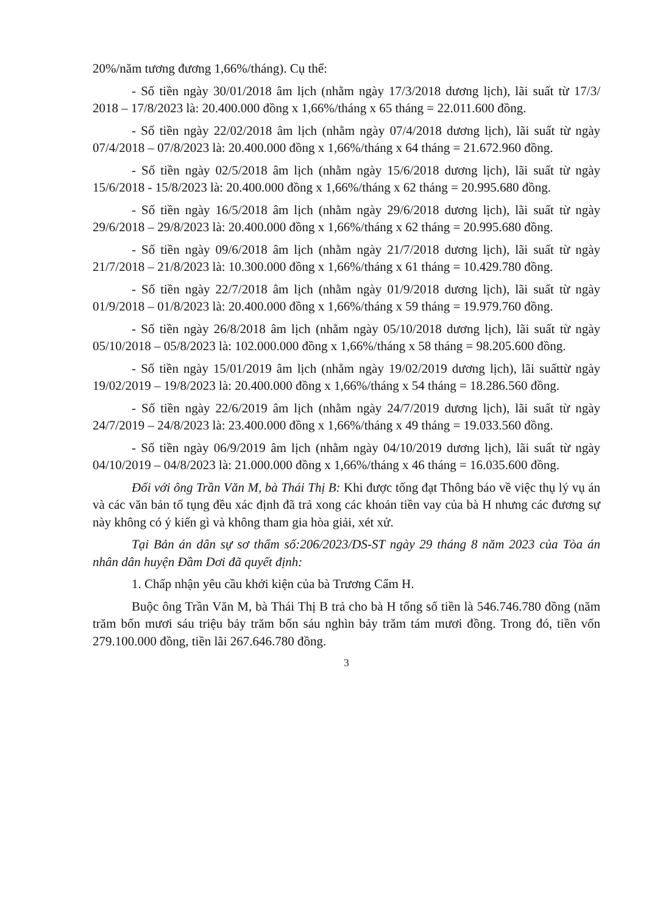20%/năm tương đương 1,66%/tháng). Cụ thể:
- Số tiền ngày 30/01/2018 âm lịch (nhằm ngày 17/3/2018 dương lịch), lãi suất từ 17/3/ 2018 – 17/8/2023 là: 20.400.000 đồng x 1,66%/tháng x 65 tháng = 22.011.600 đồng.
- Số tiền ngày 22/02/2018 âm lịch (nhằm ngày 07/4/2018 dương lịch), lãi suất từ ngày 07/4/2018 – 07/8/2023 là: 20.400.000 đồng x 1,66%/tháng x 64 tháng = 21.672.960 đồng.
- Số tiền ngày 02/5/2018 âm lịch (nhằm ngày 15/6/2018 dương lịch), lãi suất từ ngày 15/6/2018 - 15/8/2023 là: 20.400.000 đồng x 1,66%/tháng x 62 tháng = 20.995.680 đồng.
- Số tiền ngày 16/5/2018 âm lịch (nhằm ngày 29/6/2018 dương lịch), lãi suất từ ngày 29/6/2018 – 29/8/2023 là: 20.400.000 đồng x 1,66%/tháng x 62 tháng = 20.995.680 đồng.
- Số tiền ngày 09/6/2018 âm lịch (nhằm ngày 21/7/2018 dương lịch), lãi suất từ ngày 21/7/2018 – 21/8/2023 là: 10.300.000 đồng x 1,66%/tháng x 61 tháng = 10.429.780 đồng.
- Số tiền ngày 22/7/2018 âm lịch (nhằm ngày 01/9/2018 dương lịch), lãi suất từ ngày 01/9/2018 – 01/8/2023 là: 20.400.000 đồng x 1,66%/tháng x 59 tháng = 19.979.760 đồng.
- Số tiền ngày 26/8/2018 âm lịch (nhằm ngày 05/10/2018 dương lịch), lãi suất từ ngày 05/10/2018 – 05/8/2023 là: 102.000.000 đồng x 1,66%/tháng x 58 tháng = 98.205.600 đồng.
- Số tiền ngày 15/01/2019 âm lịch (nhằm ngày 19/02/2019 dương lịch), lãi suấttừ ngày 19/02/2019 – 19/8/2023 là: 20.400.000 đồng x 1,66%/tháng x 54 tháng = 18.286.560 đồng.
- Số tiền ngày 22/6/2019 âm lịch (nhằm ngày 24/7/2019 dương lịch), lãi suất từ ngày 24/7/2019 – 24/8/2023 là: 23.400.000 đồng x 1,66%/tháng x 49 tháng = 19.033.560 đồng.
- Số tiền ngày 06/9/2019 âm lịch (nhằm ngày 04/10/2019 dương lịch), lãi suất từ ngày 04/10/2019 – 04/8/2023 là: 21.000.000 đồng x 1,66%/tháng x 46 tháng = 16.035.600 đồng.
Đối với ông Trần Văn M, bà Thái Thị B: Khi được tống đạt Thông báo về việc thụ lý vụ án và các văn bản tố tụng đều xác định đã trả xong các khoản tiền vay của bà H nhưng các đương sự này không có ý kiến gì và không tham gia hòa giải, xét xử.
Tại Bản án dân sự sơ thẩm số:206/2023/DS-ST ngày 29 tháng 8 năm 2023 của Tòa án nhân dân huyện Đầm Dơi đã quyết định:
1. Chấp nhận yêu cầu khởi kiện của bà Trương Cẩm H.
Buộc ông Trần Văn M, bà Thái Thị B trả cho bà H tổng số tiền là 546.746.780 đồng (năm trăm bốn mươi sáu triệu bảy trăm bốn sáu nghìn bảy trăm tám mươi đồng. Trong đó, tiền vốn 279.100.000 đồng, tiền lãi 267.646.780 đồng.
3